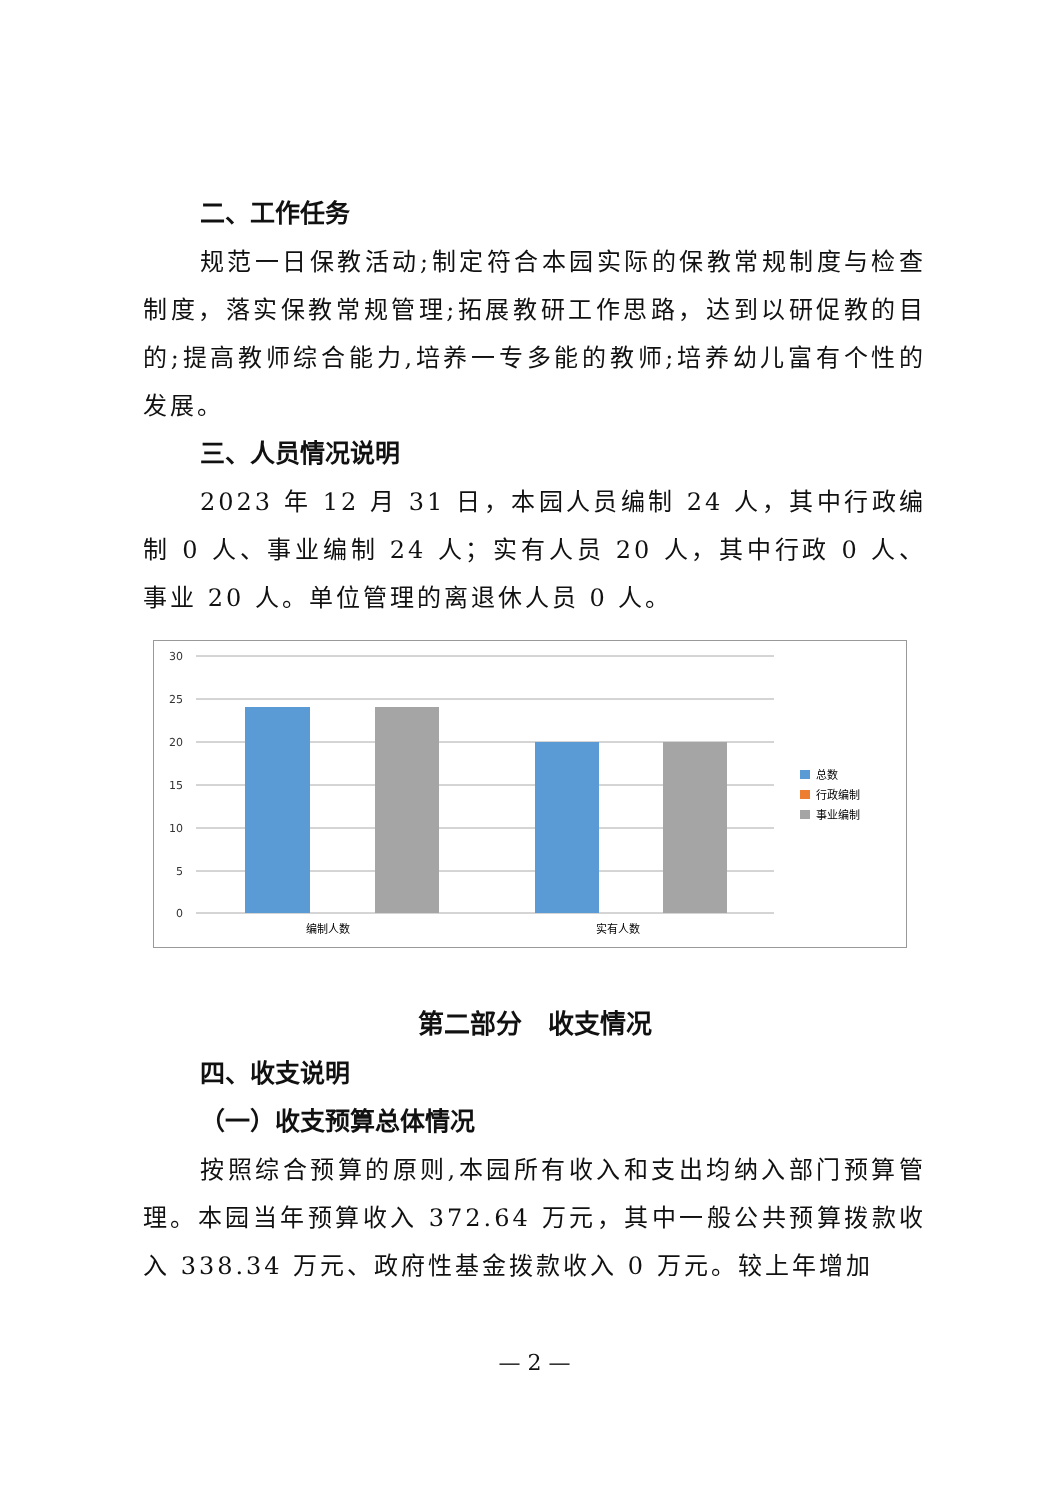二、工作任务
规范一日保教活动;制定符合本园实际的保教常规制度与检查制度，落实保教常规管理;拓展教研工作思路，达到以研促教的目的;提高教师综合能力,培养一专多能的教师;培养幼儿富有个性的发展。
三、人员情况说明
2023 年 12 月 31 日，本园人员编制 24 人，其中行政编制 0 人、事业编制 24 人；实有人员 20 人，其中行政 0 人、事业 20 人。单位管理的离退休人员 0 人。
30
25
20
15
10
5
0
编制人数
实有人数
总数
行政编制
事业编制
第二部分　收支情况
四、收支说明
（一）收支预算总体情况
按照综合预算的原则,本园所有收入和支出均纳入部门预算管理。本园当年预算收入 372.64 万元，其中一般公共预算拨款收入 338.34 万元、政府性基金拨款收入 0 万元。较上年增加
— 2 —